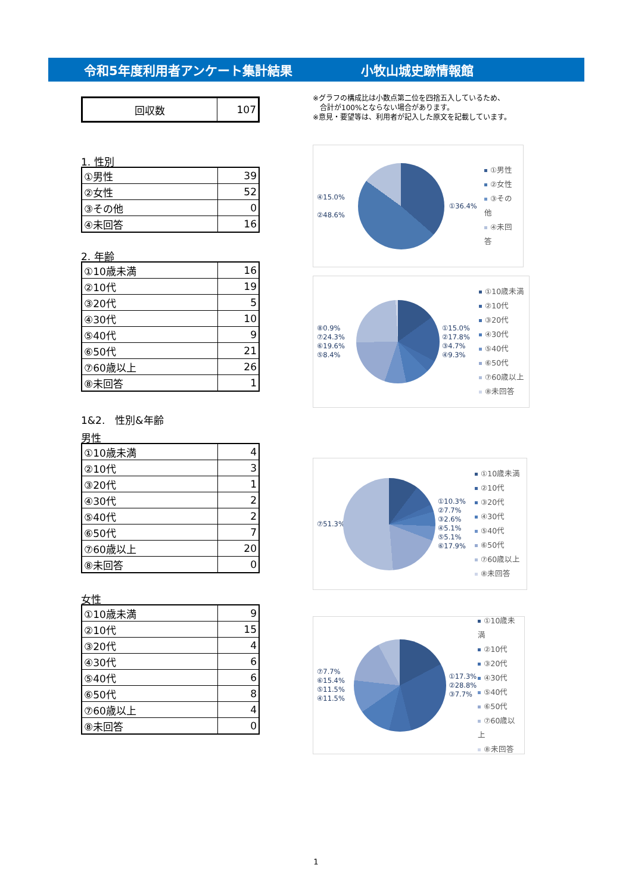令和5年度利用者アンケート集計結果 小牧山城史跡情報館
| 回収数 | 107 |
1. 性別
| ①男性 | 39 |
| ②女性 | 52 |
| ③その他 | 0 |
| ④未回答 | 16 |
2. 年齢
| ①10歳未満 | 16 |
| ②10代 | 19 |
| ③20代 | 5 |
| ④30代 | 10 |
| ⑤40代 | 9 |
| ⑥50代 | 21 |
| ⑦60歳以上 | 26 |
| ⑧未回答 | 1 |
1&2.　性別&年齢
男性
| ①10歳未満 | 4 |
| ②10代 | 3 |
| ③20代 | 1 |
| ④30代 | 2 |
| ⑤40代 | 2 |
| ⑥50代 | 7 |
| ⑦60歳以上 | 20 |
| ⑧未回答 | 0 |
女性
| ①10歳未満 | 9 |
| ②10代 | 15 |
| ③20代 | 4 |
| ④30代 | 6 |
| ⑤40代 | 6 |
| ⑥50代 | 8 |
| ⑦60歳以上 | 4 |
| ⑧未回答 | 0 |
※グラフの構成比は小数点第二位を四捨五入しているため、
　合計が100%とならない場合があります。
※意見・要望等は、利用者が記入した原文を記載しています。
④15.0%
②48.6%
①36.4%
①男性
②女性
③その他
④未回答
⑧0.9%
⑦24.3%
⑥19.6%
⑤8.4%
①15.0%
②17.8%
③4.7%
④9.3%
①10歳未満
②10代
③20代
④30代
⑤40代
⑥50代
⑦60歳以上
⑧未回答
⑦51.3%
①10.3%
②7.7%
③2.6%
④5.1%
⑤5.1%
⑥17.9%
①10歳未満
②10代
③20代
④30代
⑤40代
⑥50代
⑦60歳以上
⑧未回答
⑦7.7%
⑥15.4%
⑤11.5%
④11.5%
①17.3%
②28.8%
③7.7%
①10歳未満
②10代
③20代
④30代
⑤40代
⑥50代
⑦60歳以上
⑧未回答
1